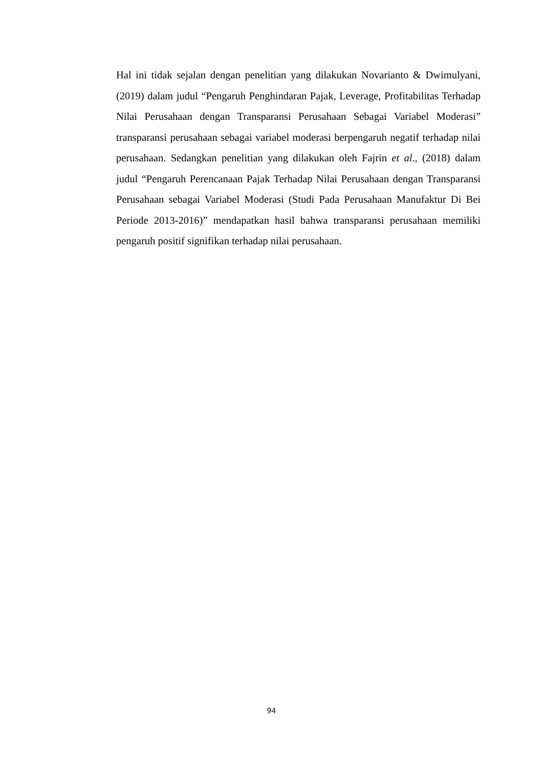Hal ini tidak sejalan dengan penelitian yang dilakukan Novarianto & Dwimulyani, (2019) dalam judul “Pengaruh Penghindaran Pajak, Leverage, Profitabilitas Terhadap Nilai Perusahaan dengan Transparansi Perusahaan Sebagai Variabel Moderasi” transparansi perusahaan sebagai variabel moderasi berpengaruh negatif terhadap nilai perusahaan. Sedangkan penelitian yang dilakukan oleh Fajrin et al., (2018) dalam judul “Pengaruh Perencanaan Pajak Terhadap Nilai Perusahaan dengan Transparansi Perusahaan sebagai Variabel Moderasi (Studi Pada Perusahaan Manufaktur Di Bei Periode 2013-2016)” mendapatkan hasil bahwa transparansi perusahaan memiliki pengaruh positif signifikan terhadap nilai perusahaan.
94